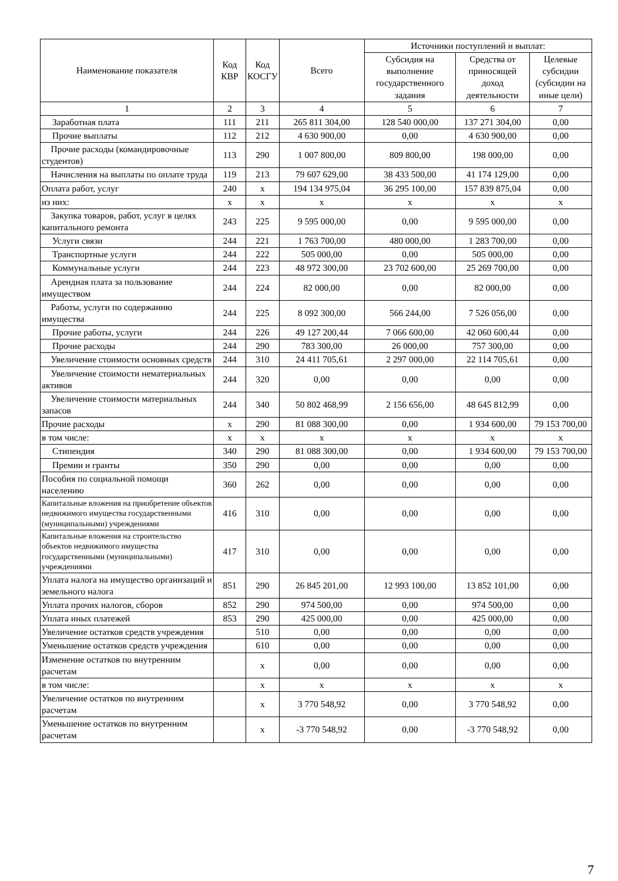| Наименование показателя | Код КВР | Код КОСГУ | Всего | Источники поступлений и выплат: | | |
| --- | --- | --- | --- | --- | --- | --- |
| | | | | Субсидия на выполнение государственного задания | Средства от приносящей доход деятельности | Целевые субсидии (субсидии на иные цели) |
| 1 | 2 | 3 | 4 | 5 | 6 | 7 |
| Заработная плата | 111 | 211 | 265 811 304,00 | 128 540 000,00 | 137 271 304,00 | 0,00 |
| Прочие выплаты | 112 | 212 | 4 630 900,00 | 0,00 | 4 630 900,00 | 0,00 |
| Прочие расходы (командировочные студентов) | 113 | 290 | 1 007 800,00 | 809 800,00 | 198 000,00 | 0,00 |
| Начисления на выплаты по оплате труда | 119 | 213 | 79 607 629,00 | 38 433 500,00 | 41 174 129,00 | 0,00 |
| Оплата работ, услуг | 240 | x | 194 134 975,04 | 36 295 100,00 | 157 839 875,04 | 0,00 |
| из них: | x | x | x | x | x | x |
| Закупка товаров, работ, услуг в целях капитального ремонта | 243 | 225 | 9 595 000,00 | 0,00 | 9 595 000,00 | 0,00 |
| Услуги связи | 244 | 221 | 1 763 700,00 | 480 000,00 | 1 283 700,00 | 0,00 |
| Транспортные услуги | 244 | 222 | 505 000,00 | 0,00 | 505 000,00 | 0,00 |
| Коммунальные услуги | 244 | 223 | 48 972 300,00 | 23 702 600,00 | 25 269 700,00 | 0,00 |
| Арендная плата за пользование имуществом | 244 | 224 | 82 000,00 | 0,00 | 82 000,00 | 0,00 |
| Работы, услуги по содержанию имущества | 244 | 225 | 8 092 300,00 | 566 244,00 | 7 526 056,00 | 0,00 |
| Прочие работы, услуги | 244 | 226 | 49 127 200,44 | 7 066 600,00 | 42 060 600,44 | 0,00 |
| Прочие расходы | 244 | 290 | 783 300,00 | 26 000,00 | 757 300,00 | 0,00 |
| Увеличение стоимости основных средств | 244 | 310 | 24 411 705,61 | 2 297 000,00 | 22 114 705,61 | 0,00 |
| Увеличение стоимости нематериальных активов | 244 | 320 | 0,00 | 0,00 | 0,00 | 0,00 |
| Увеличение стоимости материальных запасов | 244 | 340 | 50 802 468,99 | 2 156 656,00 | 48 645 812,99 | 0,00 |
| Прочие расходы | x | 290 | 81 088 300,00 | 0,00 | 1 934 600,00 | 79 153 700,00 |
| в том числе: | x | x | x | x | x | x |
| Стипендия | 340 | 290 | 81 088 300,00 | 0,00 | 1 934 600,00 | 79 153 700,00 |
| Премии и гранты | 350 | 290 | 0,00 | 0,00 | 0,00 | 0,00 |
| Пособия по социальной помощи населению | 360 | 262 | 0,00 | 0,00 | 0,00 | 0,00 |
| Капитальные вложения на приобретение объектов недвижимого имущества государственными (муниципальными) учреждениями | 416 | 310 | 0,00 | 0,00 | 0,00 | 0,00 |
| Капитальные вложения на строительство объектов недвижимого имущества государственными (муниципальными) учреждениями | 417 | 310 | 0,00 | 0,00 | 0,00 | 0,00 |
| Уплата налога на имущество организаций и земельного налога | 851 | 290 | 26 845 201,00 | 12 993 100,00 | 13 852 101,00 | 0,00 |
| Уплата прочих налогов, сборов | 852 | 290 | 974 500,00 | 0,00 | 974 500,00 | 0,00 |
| Уплата иных платежей | 853 | 290 | 425 000,00 | 0,00 | 425 000,00 | 0,00 |
| Увеличение остатков средств учреждения | | 510 | 0,00 | 0,00 | 0,00 | 0,00 |
| Уменьшение остатков средств учреждения | | 610 | 0,00 | 0,00 | 0,00 | 0,00 |
| Изменение остатков по внутренним расчетам | | x | 0,00 | 0,00 | 0,00 | 0,00 |
| в том числе: | | x | x | x | x | x |
| Увеличение остатков по внутренним расчетам | | x | 3 770 548,92 | 0,00 | 3 770 548,92 | 0,00 |
| Уменьшение остатков по внутренним расчетам | | x | -3 770 548,92 | 0,00 | -3 770 548,92 | 0,00 |
7